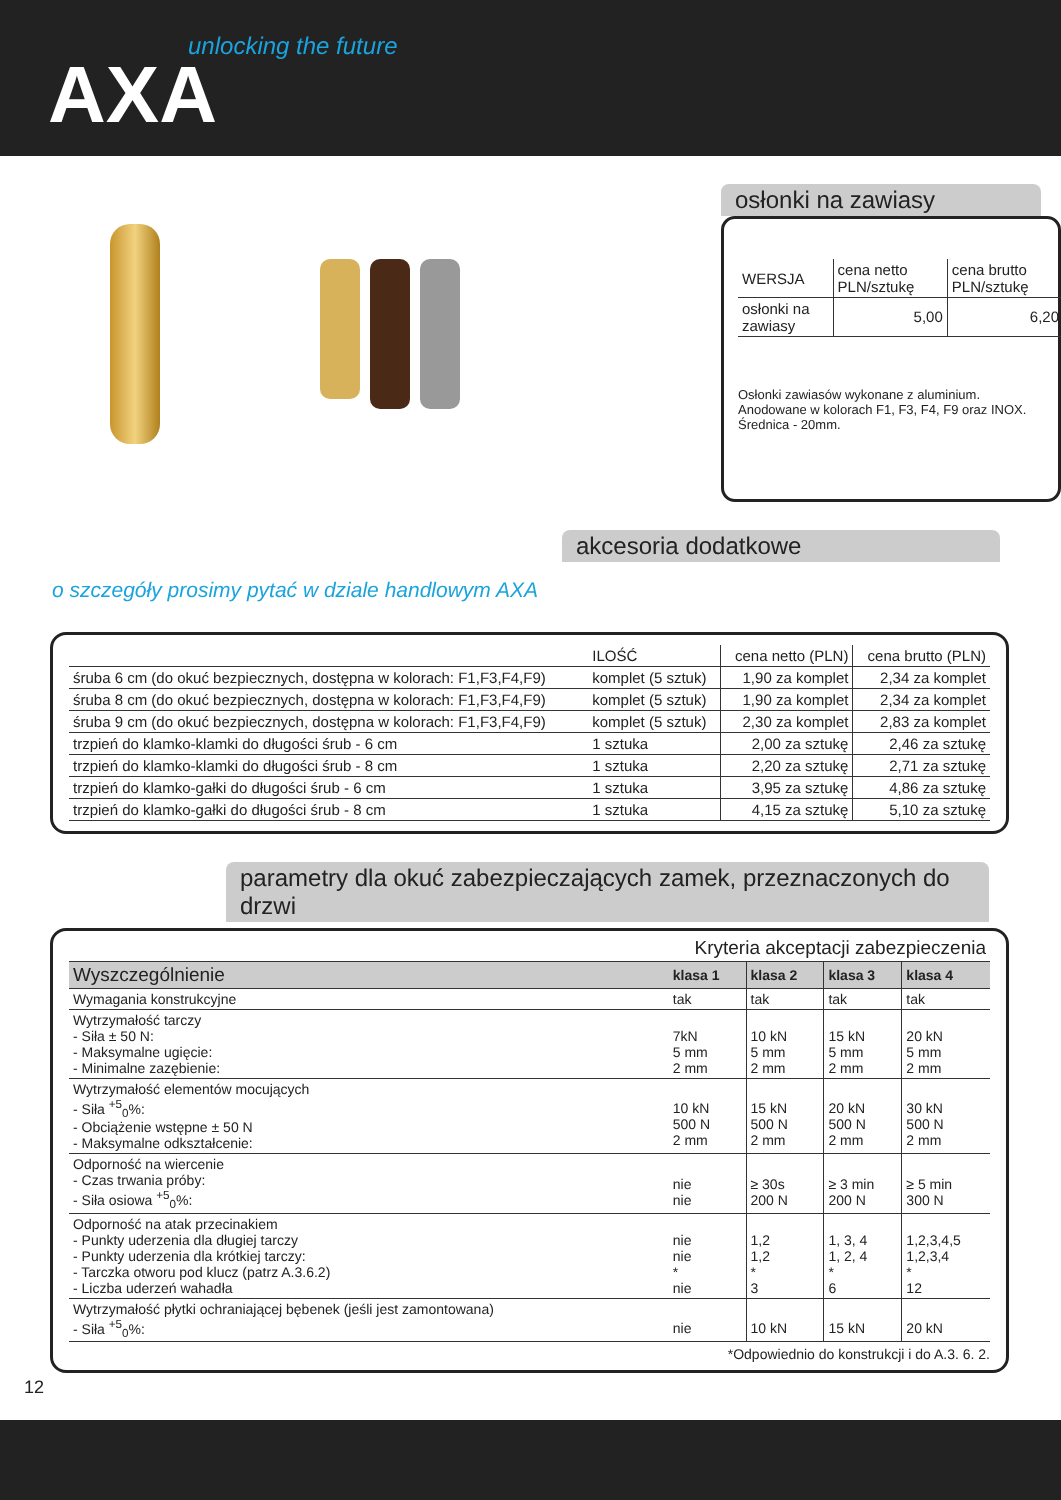unlocking the future
AXA
osłonki na zawiasy
| WERSJA | cena netto PLN/sztukę | cena brutto PLN/sztukę |
| osłonki na zawiasy | 5,00 | 6,20 |
Osłonki zawiasów wykonane z aluminium.
Anodowane w kolorach F1, F3, F4, F9 oraz INOX.
Średnica - 20mm.
o szczegóły prosimy pytać w dziale handlowym AXA
akcesoria dodatkowe
| | ILOŚĆ | cena netto (PLN) | cena brutto (PLN) |
| --- | --- | --- | --- |
| śruba 6 cm (do okuć bezpiecznych, dostępna w kolorach: F1,F3,F4,F9) | komplet (5 sztuk) | 1,90 za komplet | 2,34 za komplet |
| śruba 8 cm (do okuć bezpiecznych, dostępna w kolorach: F1,F3,F4,F9) | komplet (5 sztuk) | 1,90 za komplet | 2,34 za komplet |
| śruba 9 cm (do okuć bezpiecznych, dostępna w kolorach: F1,F3,F4,F9) | komplet (5 sztuk) | 2,30 za komplet | 2,83 za komplet |
| trzpień do klamko-klamki do długości śrub - 6 cm | 1 sztuka | 2,00 za sztukę | 2,46 za sztukę |
| trzpień do klamko-klamki do długości śrub - 8 cm | 1 sztuka | 2,20 za sztukę | 2,71 za sztukę |
| trzpień do klamko-gałki do długości śrub - 6 cm | 1 sztuka | 3,95 za sztukę | 4,86 za sztukę |
| trzpień do klamko-gałki do długości śrub - 8 cm | 1 sztuka | 4,15 za sztukę | 5,10 za sztukę |
parametry dla okuć zabezpieczających zamek, przeznaczonych do drzwi
| Kryteria akceptacji zabezpieczenia | | | | |
| --- | --- | --- | --- | --- |
| Wyszczególnienie | klasa 1 | klasa 2 | klasa 3 | klasa 4 |
| Wymagania konstrukcyjne | tak | tak | tak | tak |
| Wytrzymałość tarczy - Siła ± 50 N: - Maksymalne ugięcie: - Minimalne zazębienie: | 7kN 5 mm 2 mm | 10 kN 5 mm 2 mm | 15 kN 5 mm 2 mm | 20 kN 5 mm 2 mm |
| Wytrzymałość elementów mocujących - Siła <sup>+5</sup><sub>0</sub>%: - Obciążenie wstępne ± 50 N - Maksymalne odkształcenie: | 10 kN 500 N 2 mm | 15 kN 500 N 2 mm | 20 kN 500 N 2 mm | 30 kN 500 N 2 mm |
| Odporność na wiercenie - Czas trwania próby: - Siła osiowa <sup>+5</sup><sub>0</sub>%: | nie nie | ≥ 30s 200 N | ≥ 3 min 200 N | ≥ 5 min 300 N |
| Odporność na atak przecinakiem - Punkty uderzenia dla długiej tarczy - Punkty uderzenia dla krótkiej tarczy: - Tarczka otworu pod klucz (patrz A.3.6.2) - Liczba uderzeń wahadła | nie nie * nie | 1,2 1,2 * 3 | 1, 3, 4 1, 2, 4 * 6 | 1,2,3,4,5 1,2,3,4 * 12 |
| Wytrzymałość płytki ochraniającej bębenek (jeśli jest zamontowana) - Siła <sup>+5</sup><sub>0</sub>%: | nie | 10 kN | 15 kN | 20 kN |
*Odpowiednio do konstrukcji i do A.3. 6. 2.
12